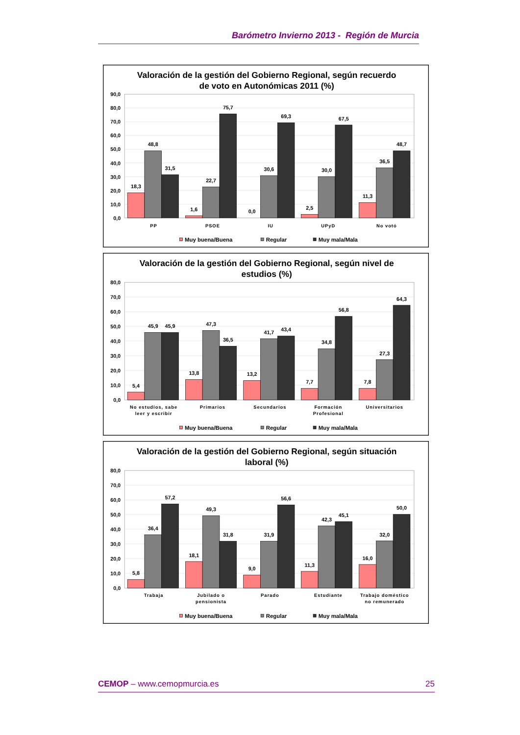Barómetro Invierno 2013 - Región de Murcia
Valoración de la gestión del Gobierno Regional, según recuerdo
de voto en Autonómicas 2011 (%)
90,0
80,0
70,0
60,0
50,0
40,0
30,0
20,0
10,0
0,0
18,3
48,8
31,5
1,6
22,7
75,7
0,0
30,6
69,3
2,5
30,0
67,5
11,3
36,5
48,7
PP
PSOE
IU
UPyD
No votó
Muy buena/Buena
Regular
Muy mala/Mala
Valoración de la gestión del Gobierno Regional, según nivel de
estudios (%)
80,0
70,0
60,0
50,0
40,0
30,0
20,0
10,0
0,0
5,4
45,9
45,9
13,8
47,3
36,5
13,2
41,7
43,4
7,7
34,8
56,8
7,8
27,3
64,3
No estudios, sabe
leer y escribir
Primarios
Secundarios
Formación
Profesional
Universitarios
Muy buena/Buena
Regular
Muy mala/Mala
Valoración de la gestión del Gobierno Regional, según situación
laboral (%)
80,0
70,0
60,0
50,0
40,0
30,0
20,0
10,0
0,0
5,8
36,4
57,2
18,1
49,3
31,8
9,0
31,9
56,6
11,3
42,3
45,1
16,0
32,0
50,0
Trabaja
Jubilado o
pensionista
Parado
Estudiante
Trabajo doméstico
no remunerado
Muy buena/Buena
Regular
Muy mala/Mala
CEMOP – www.cemopmurcia.es 25